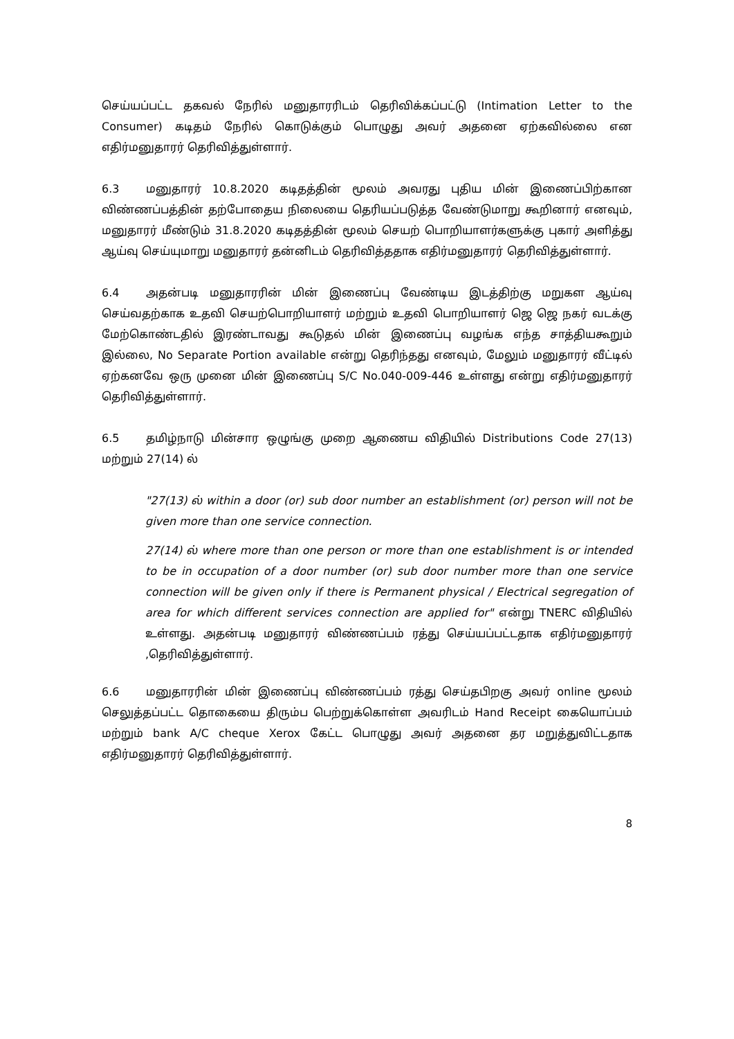செய்யப்பட்ட தகவல் நேரில் மனுதாரரிடம் தெரிவிக்கப்பட்டு (Intimation Letter to the Consumer) கடிதம் நேரில் கொடுக்கும் பொழுது அவர் அதனை ஏற்கவில்லை என எதிர்மனுதாரர் தெரிவித்துள்ளார்.
6.3 மனுதாரர் 10.8.2020 கடிதத்தின் மூலம் அவரது புதிய மின் இணைப்பிற்கான விண்ணப்பத்தின் தற்போதைய நிலையை தெரியப்படுத்த வேண்டுமாறு கூறினார் எனவும், மனுதாரர் மீண்டும் 31.8.2020 கடிதத்தின் மூலம் செயற் பொறியாளர்களுக்கு புகார் அளித்து ஆய்வு செய்யுமாறு மனுதாரர் தன்னிடம் தெரிவித்ததாக எதிர்மனுதாரர் தெரிவித்துள்ளார்.
6.4 அதன்படி மனுதாரரின் மின் இணைப்பு வேண்டிய இடத்திற்கு மறுகள ஆய்வு செய்வதற்காக உதவி செயற்பொறியாளர் மற்றும் உதவி பொறியாளர் ஜெ ஜெ நகர் வடக்கு மேற்கொண்டதில் இரண்டாவது கூடுதல் மின் இணைப்பு வழங்க எந்த சாத்தியகூறும் இல்லை, No Separate Portion available என்று தெரிந்தது எனவும், மேலும் மனுதாரர் வீட்டில் ஏற்கனவே ஒரு முனை மின் இணைப்பு S/C No.040-009-446 உள்ளது என்று எதிர்மனுதாரர் தெரிவித்துள்ளார்.
6.5 தமிழ்நாடு மின்சார ஒழுங்கு முறை ஆணைய விதியில் Distributions Code 27(13) மற்றும் 27(14) ல்
"27(13) ல் within a door (or) sub door number an establishment (or) person will not be given more than one service connection.
27(14) ல் where more than one person or more than one establishment is or intended to be in occupation of a door number (or) sub door number more than one service connection will be given only if there is Permanent physical / Electrical segregation of area for which different services connection are applied for" என்று TNERC விதியில் உள்ளது. அதன்படி மனுதாரர் விண்ணப்பம் ரத்து செய்யப்பட்டதாக எதிர்மனுதாரர் ,தெரிவித்துள்ளார்.
6.6 மனுதாரரின் மின் இணைப்பு விண்ணப்பம் ரத்து செய்தபிறகு அவர் online மூலம் செலுத்தப்பட்ட தொகையை திரும்ப பெற்றுக்கொள்ள அவரிடம் Hand Receipt கையொப்பம் மற்றும் bank A/C cheque Xerox கேட்ட பொழுது அவர் அதனை தர மறுத்துவிட்டதாக எதிர்மனுதாரர் தெரிவித்துள்ளார்.
8